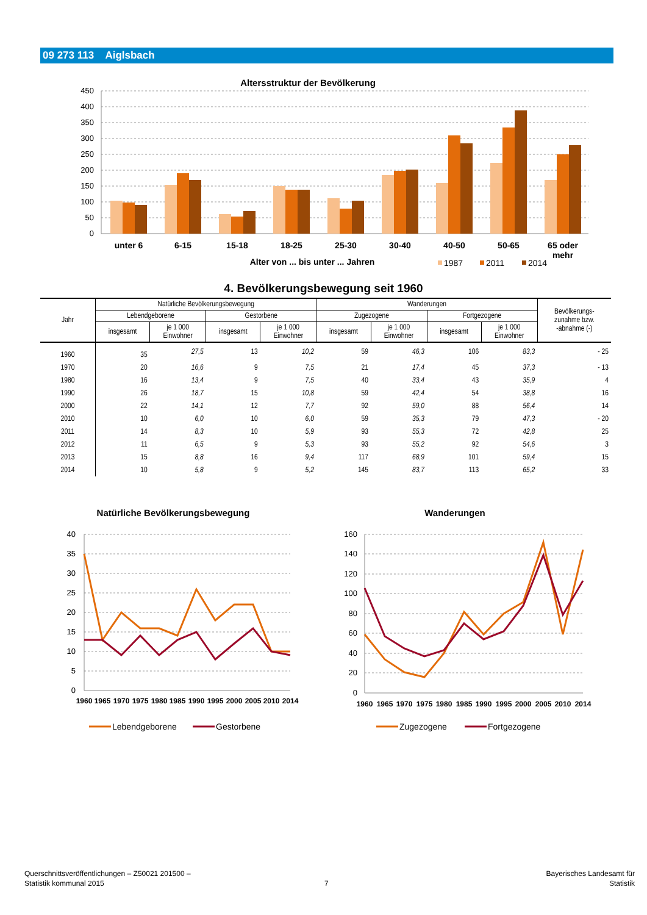09 273 113 Aiglsbach
Altersstruktur der Bevölkerung
450
400
350
300
250
200
150
100
50
0
unter 6
6-15
15-18
18-25
25-30
30-40
40-50
50-65
65 oder
mehr
Alter von ... bis unter ... Jahren
1987
2011
2014
4. Bevölkerungsbewegung seit 1960
| Jahr | Natürliche Bevölkerungsbewegung | | | | Wanderungen | | | | Bevölkerungs- zunahme bzw. -abnahme (-) |
| --- | --- | --- | --- | --- | --- | --- | --- | --- | --- |
| | Lebendgeborene | | Gestorbene | | Zugezogene | | Fortgezogene | | |
| | insgesamt | je 1 000 Einwohner | insgesamt | je 1 000 Einwohner | insgesamt | je 1 000 Einwohner | insgesamt | je 1 000 Einwohner | |
| 1960 | 35 | 27,5 | 13 | 10,2 | 59 | 46,3 | 106 | 83,3 | - 25 |
| 1970 | 20 | 16,6 | 9 | 7,5 | 21 | 17,4 | 45 | 37,3 | - 13 |
| 1980 | 16 | 13,4 | 9 | 7,5 | 40 | 33,4 | 43 | 35,9 | 4 |
| 1990 | 26 | 18,7 | 15 | 10,8 | 59 | 42,4 | 54 | 38,8 | 16 |
| 2000 | 22 | 14,1 | 12 | 7,7 | 92 | 59,0 | 88 | 56,4 | 14 |
| 2010 | 10 | 6,0 | 10 | 6,0 | 59 | 35,3 | 79 | 47,3 | - 20 |
| 2011 | 14 | 8,3 | 10 | 5,9 | 93 | 55,3 | 72 | 42,8 | 25 |
| 2012 | 11 | 6,5 | 9 | 5,3 | 93 | 55,2 | 92 | 54,6 | 3 |
| 2013 | 15 | 8,8 | 16 | 9,4 | 117 | 68,9 | 101 | 59,4 | 15 |
| 2014 | 10 | 5,8 | 9 | 5,2 | 145 | 83,7 | 113 | 65,2 | 33 |
Natürliche Bevölkerungsbewegung
40
35
30
25
20
15
10
5
0
1960
1965
1970
1975
1980
1985
1990
1995
2000
2005
2010
2014
Lebendgeborene
Gestorbene
Wanderungen
160
140
120
100
80
60
40
20
0
1960
1965
1970
1975
1980
1985
1990
1995
2000
2005
2010
2014
Zugezogene
Fortgezogene
Querschnittsveröffentlichungen – Z50021 201500 –
Statistik kommunal 2015
7
Bayerisches Landesamt für
Statistik